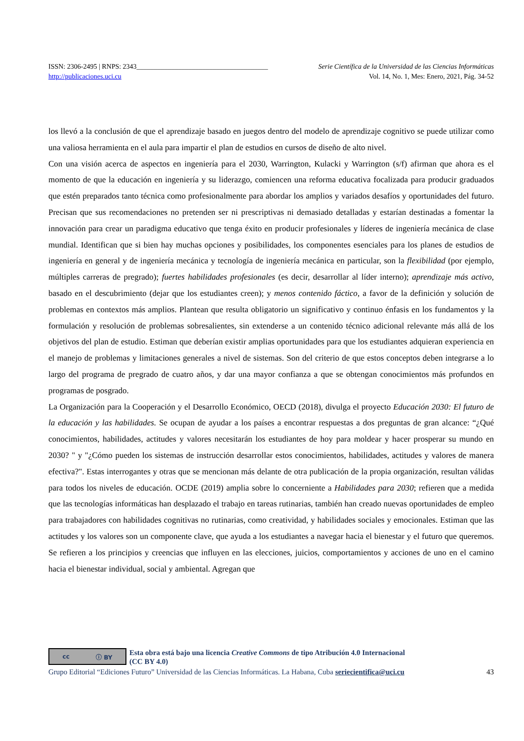ISSN: 2306-2495 | RNPS: 2343______________________________________ Serie Científica de la Universidad de las Ciencias Informáticas
http://publicaciones.uci.cu Vol. 14, No. 1, Mes: Enero, 2021, Pág. 34-52
los llevó a la conclusión de que el aprendizaje basado en juegos dentro del modelo de aprendizaje cognitivo se puede utilizar como una valiosa herramienta en el aula para impartir el plan de estudios en cursos de diseño de alto nivel.
Con una visión acerca de aspectos en ingeniería para el 2030, Warrington, Kulacki y Warrington (s/f) afirman que ahora es el momento de que la educación en ingeniería y su liderazgo, comiencen una reforma educativa focalizada para producir graduados que estén preparados tanto técnica como profesionalmente para abordar los amplios y variados desafíos y oportunidades del futuro. Precisan que sus recomendaciones no pretenden ser ni prescriptivas ni demasiado detalladas y estarían destinadas a fomentar la innovación para crear un paradigma educativo que tenga éxito en producir profesionales y líderes de ingeniería mecánica de clase mundial. Identifican que si bien hay muchas opciones y posibilidades, los componentes esenciales para los planes de estudios de ingeniería en general y de ingeniería mecánica y tecnología de ingeniería mecánica en particular, son la flexibilidad (por ejemplo, múltiples carreras de pregrado); fuertes habilidades profesionales (es decir, desarrollar al líder interno); aprendizaje más activo, basado en el descubrimiento (dejar que los estudiantes creen); y menos contenido fáctico, a favor de la definición y solución de problemas en contextos más amplios. Plantean que resulta obligatorio un significativo y continuo énfasis en los fundamentos y la formulación y resolución de problemas sobresalientes, sin extenderse a un contenido técnico adicional relevante más allá de los objetivos del plan de estudio. Estiman que deberían existir amplias oportunidades para que los estudiantes adquieran experiencia en el manejo de problemas y limitaciones generales a nivel de sistemas. Son del criterio de que estos conceptos deben integrarse a lo largo del programa de pregrado de cuatro años, y dar una mayor confianza a que se obtengan conocimientos más profundos en programas de posgrado.
La Organización para la Cooperación y el Desarrollo Económico, OECD (2018), divulga el proyecto Educación 2030: El futuro de la educación y las habilidades. Se ocupan de ayudar a los países a encontrar respuestas a dos preguntas de gran alcance: “¿Qué conocimientos, habilidades, actitudes y valores necesitarán los estudiantes de hoy para moldear y hacer prosperar su mundo en 2030? " y "¿Cómo pueden los sistemas de instrucción desarrollar estos conocimientos, habilidades, actitudes y valores de manera efectiva?". Estas interrogantes y otras que se mencionan más delante de otra publicación de la propia organización, resultan válidas para todos los niveles de educación. OCDE (2019) amplia sobre lo concerniente a Habilidades para 2030; refieren que a medida que las tecnologías informáticas han desplazado el trabajo en tareas rutinarias, también han creado nuevas oportunidades de empleo para trabajadores con habilidades cognitivas no rutinarias, como creatividad, y habilidades sociales y emocionales. Estiman que las actitudes y los valores son un componente clave, que ayuda a los estudiantes a navegar hacia el bienestar y el futuro que queremos. Se refieren a los principios y creencias que influyen en las elecciones, juicios, comportamientos y acciones de uno en el camino hacia el bienestar individual, social y ambiental. Agregan que
cc ⓘ BY
Esta obra está bajo una licencia Creative Commons de tipo Atribución 4.0 Internacional
(CC BY 4.0)
Grupo Editorial “Ediciones Futuro” Universidad de las Ciencias Informáticas. La Habana, Cuba seriecientifica@uci.cu 43